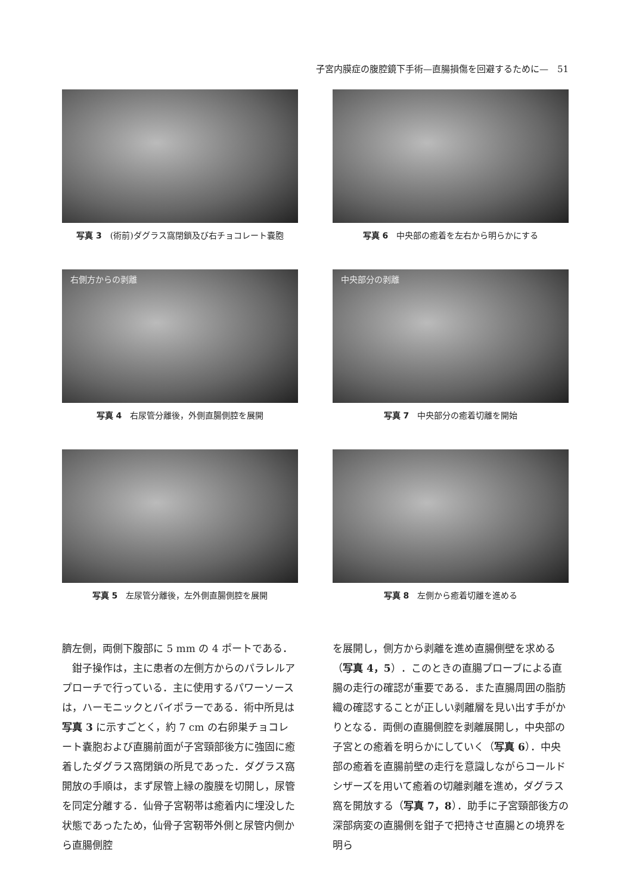子宮内膜症の腹腔鏡下手術—直腸損傷を回避するために—　51
写真 3　(術前)ダグラス窩閉鎖及び右チョコレート嚢胞
写真 6　中央部の癒着を左右から明らかにする
右側方からの剥離
写真 4　右尿管分離後，外側直腸側腔を展開
中央部分の剥離
写真 7　中央部分の癒着切離を開始
写真 5　左尿管分離後，左外側直腸側腔を展開
写真 8　左側から癒着切離を進める
臍左側，両側下腹部に 5 mm の 4 ポートである．
　鉗子操作は，主に患者の左側方からのパラレルアプローチで行っている．主に使用するパワーソースは，ハーモニックとバイポラーである．術中所見は写真 3 に示すごとく，約 7 cm の右卵巣チョコレート嚢胞および直腸前面が子宮頸部後方に強固に癒着したダグラス窩閉鎖の所見であった．ダグラス窩開放の手順は，まず尿管上縁の腹膜を切開し，尿管を同定分離する．仙骨子宮靭帯は癒着内に埋没した状態であったため，仙骨子宮靭帯外側と尿管内側から直腸側腔
を展開し，側方から剥離を進め直腸側壁を求める（写真 4，5）．このときの直腸プローブによる直腸の走行の確認が重要である．また直腸周囲の脂肪織の確認することが正しい剥離層を見い出す手がかりとなる．両側の直腸側腔を剥離展開し，中央部の子宮との癒着を明らかにしていく（写真 6）．中央部の癒着を直腸前壁の走行を意識しながらコールドシザーズを用いて癒着の切離剥離を進め，ダグラス窩を開放する（写真 7，8）．助手に子宮頸部後方の深部病変の直腸側を鉗子で把持させ直腸との境界を明ら